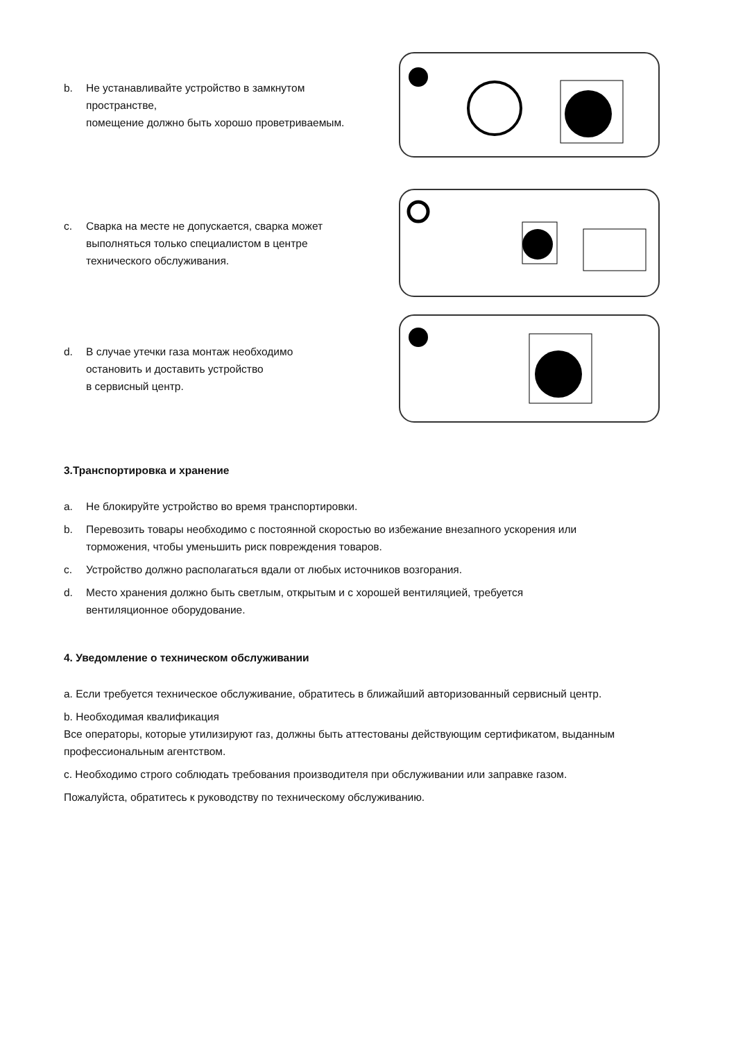b. Не устанавливайте устройство в замкнутом
пространстве,
помещение должно быть хорошо проветриваемым.
c. Сварка на месте не допускается, сварка может
выполняться только специалистом в центре
технического обслуживания.
d. В случае утечки газа монтаж необходимо
остановить и доставить устройство
в сервисный центр.
3.Транспортировка и хранение
a. Не блокируйте устройство во время транспортировки.
b. Перевозить товары необходимо с постоянной скоростью во избежание внезапного ускорения или
торможения, чтобы уменьшить риск повреждения товаров.
c. Устройство должно располагаться вдали от любых источников возгорания.
d. Место хранения должно быть светлым, открытым и с хорошей вентиляцией, требуется
вентиляционное оборудование.
4. Уведомление о техническом обслуживании
a. Если требуется техническое обслуживание, обратитесь в ближайший авторизованный сервисный центр.
b. Необходимая квалификация
Все операторы, которые утилизируют газ, должны быть аттестованы действующим сертификатом, выданным профессиональным агентством.
c. Необходимо строго соблюдать требования производителя при обслуживании или заправке газом.
Пожалуйста, обратитесь к руководству по техническому обслуживанию.